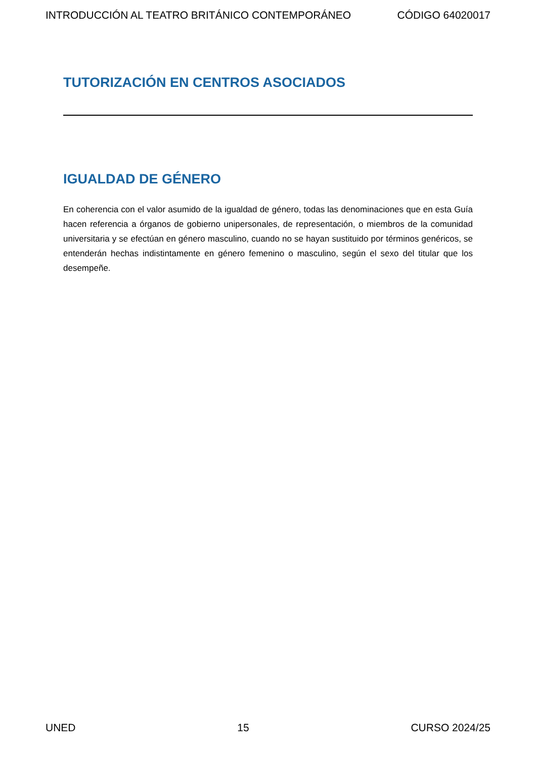INTRODUCCIÓN AL TEATRO BRITÁNICO CONTEMPORÁNEO CÓDIGO 64020017
TUTORIZACIÓN EN CENTROS ASOCIADOS
IGUALDAD DE GÉNERO
En coherencia con el valor asumido de la igualdad de género, todas las denominaciones que en esta Guía hacen referencia a órganos de gobierno unipersonales, de representación, o miembros de la comunidad universitaria y se efectúan en género masculino, cuando no se hayan sustituido por términos genéricos, se entenderán hechas indistintamente en género femenino o masculino, según el sexo del titular que los desempeñe.
UNED 15 CURSO 2024/25